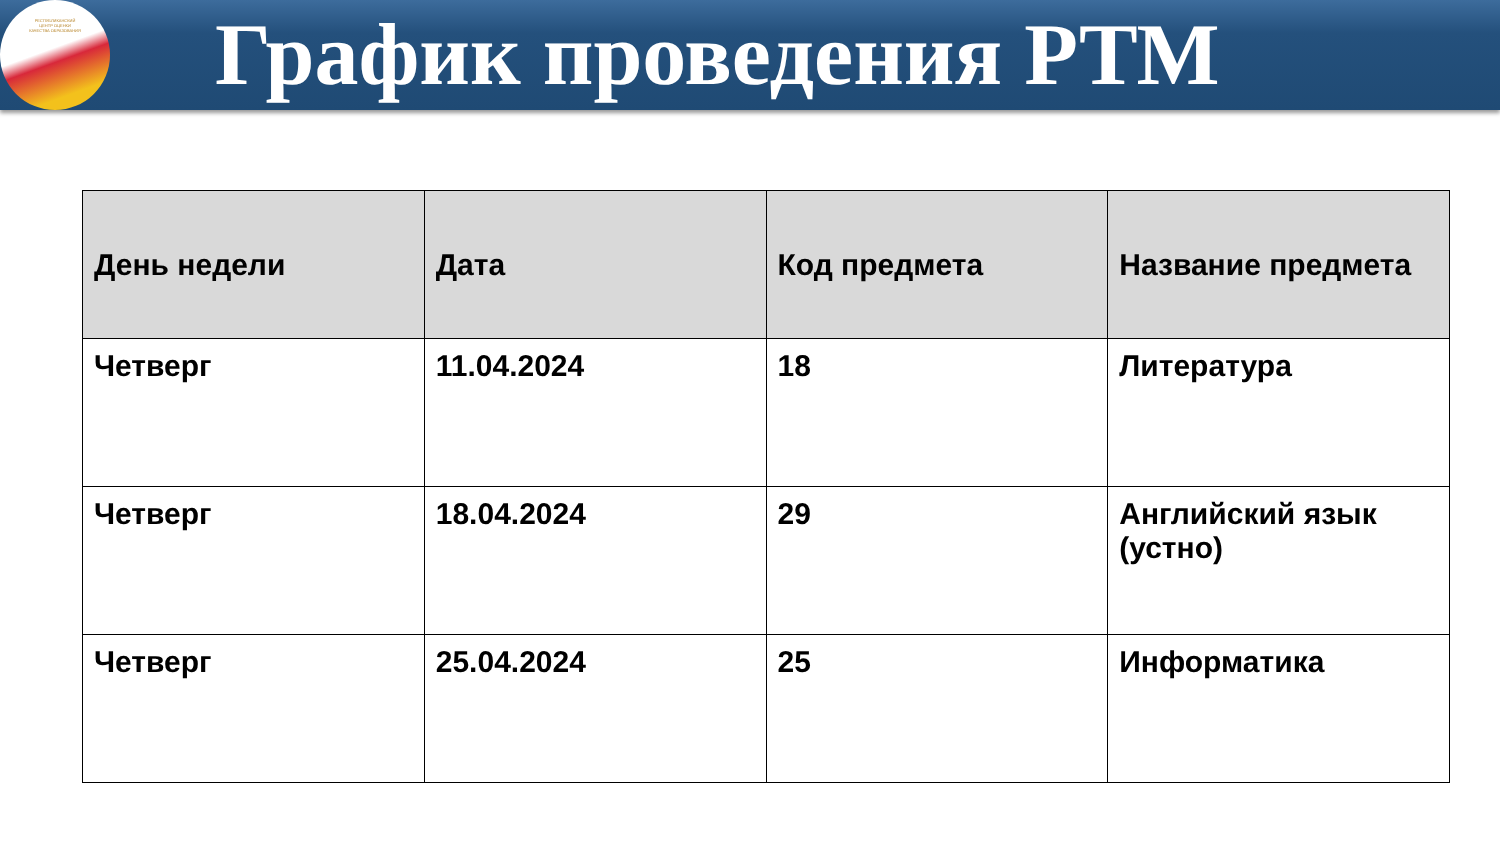РЕСПУБЛИКАНСКИЙ
ЦЕНТР ОЦЕНКИ
КАЧЕСТВА ОБРАЗОВАНИЯ
График проведения РТМ
| День недели | Дата | Код предмета | Название предмета |
| --- | --- | --- | --- |
| Четверг | 11.04.2024 | 18 | Литература |
| Четверг | 18.04.2024 | 29 | Английский язык (устно) |
| Четверг | 25.04.2024 | 25 | Информатика |